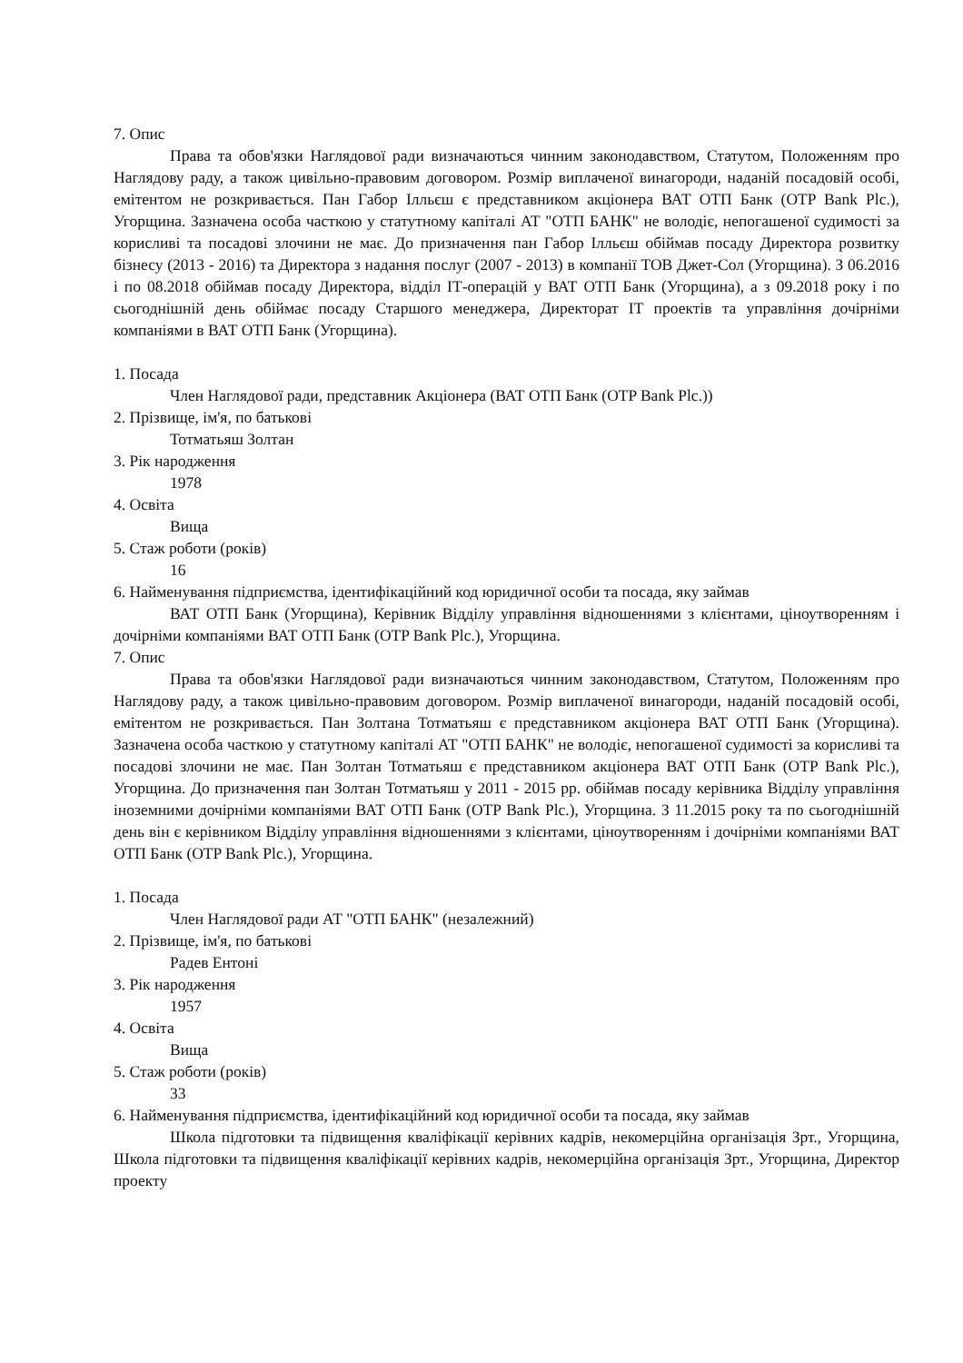7. Опис
Права та обов'язки Наглядової ради визначаються чинним законодавством, Статутом, Положенням про Наглядову раду, а також цивільно-правовим договором. Розмір виплаченої винагороди, наданій посадовій особі, емітентом не розкривається. Пан Габор Ілльєш є представником акціонера ВАТ ОТП Банк (OTP Bank Plc.), Угорщина. Зазначена особа часткою у статутному капіталі АТ "ОТП БАНК" не володіє, непогашеної судимості за корисливі та посадові злочини не має. До призначення пан Габор Ілльєш обіймав посаду Директора розвитку бізнесу (2013 - 2016) та Директора з надання послуг (2007 - 2013) в компанії ТОВ Джет-Сол (Угорщина). З 06.2016 і по 08.2018 обіймав посаду Директора, відділ ІТ-операцій у ВАТ ОТП Банк (Угорщина), а з 09.2018 року і по сьогоднішній день обіймає посаду Старшого менеджера, Директорат ІТ проектів та управління дочірніми компаніями в ВАТ ОТП Банк (Угорщина).
1. Посада
Член Наглядової ради, представник Акціонера (ВАТ ОТП Банк (OTP Bank Plc.))
2. Прізвище, ім'я, по батькові
Тотматьяш Золтан
3. Рік народження
1978
4. Освіта
Вища
5. Стаж роботи (років)
16
6. Найменування підприємства, ідентифікаційний код юридичної особи та посада, яку займав
ВАТ ОТП Банк (Угорщина), Керівник Відділу управління відношеннями з клієнтами, ціноутворенням і дочірніми компаніями ВАТ ОТП Банк (OTP Bank Plc.), Угорщина.
7. Опис
Права та обов'язки Наглядової ради визначаються чинним законодавством, Статутом, Положенням про Наглядову раду, а також цивільно-правовим договором. Розмір виплаченої винагороди, наданій посадовій особі, емітентом не розкривається. Пан Золтана Тотматьяш є представником акціонера ВАТ ОТП Банк (Угорщина). Зазначена особа часткою у статутному капіталі АТ "ОТП БАНК" не володіє, непогашеної судимості за корисливі та посадові злочини не має. Пан Золтан Тотматьяш є представником акціонера ВАТ ОТП Банк (OTP Bank Plc.), Угорщина. До призначення пан Золтан Тотматьяш у 2011 - 2015 рр. обіймав посаду керівника Відділу управління іноземними дочірніми компаніями ВАТ ОТП Банк (OTP Bank Plc.), Угорщина. З 11.2015 року та по сьогоднішній день він є керівником Відділу управління відношеннями з клієнтами, ціноутворенням і дочірніми компаніями ВАТ ОТП Банк (OTP Bank Plc.), Угорщина.
1. Посада
Член Наглядової ради АТ "ОТП БАНК" (незалежний)
2. Прізвище, ім'я, по батькові
Радев Ентоні
3. Рік народження
1957
4. Освіта
Вища
5. Стаж роботи (років)
33
6. Найменування підприємства, ідентифікаційний код юридичної особи та посада, яку займав
Школа підготовки та підвищення кваліфікації керівних кадрів, некомерційна організація Зрт., Угорщина, Школа підготовки та підвищення кваліфікації керівних кадрів, некомерційна організація Зрт., Угорщина, Директор проекту